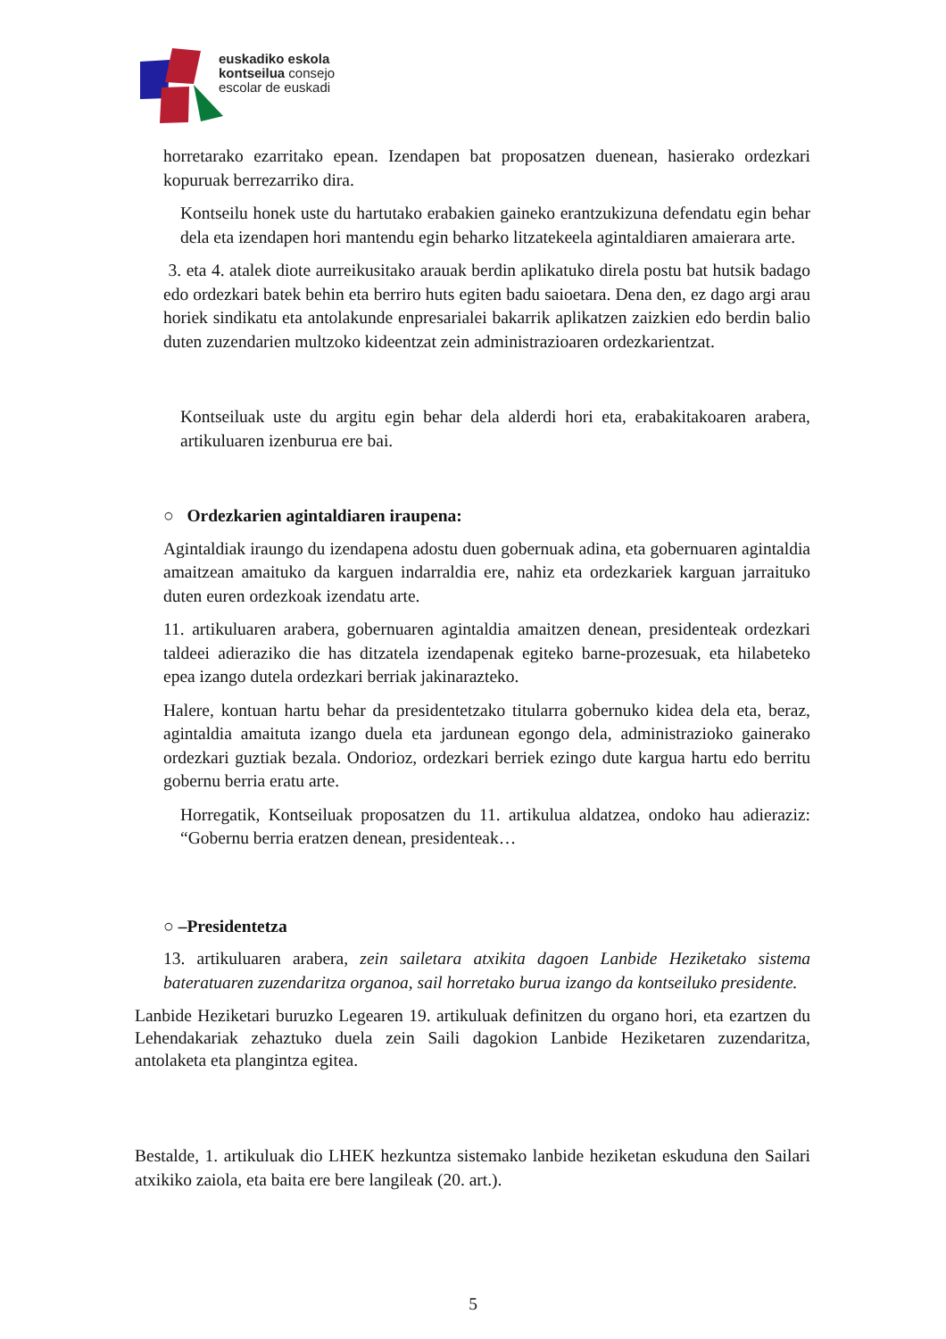euskadiko eskola
kontseilua consejo
escolar de euskadi
horretarako ezarritako epean. Izendapen bat proposatzen duenean, hasierako ordezkari kopuruak berrezarriko dira.
Kontseilu honek uste du hartutako erabakien gaineko erantzukizuna defendatu egin behar dela eta izendapen hori mantendu egin beharko litzatekeela agintaldiaren amaierara arte.
3. eta 4. atalek diote aurreikusitako arauak berdin aplikatuko direla postu bat hutsik badago edo ordezkari batek behin eta berriro huts egiten badu saioetara. Dena den, ez dago argi arau horiek sindikatu eta antolakunde enpresarialei bakarrik aplikatzen zaizkien edo berdin balio duten zuzendarien multzoko kideentzat zein administrazioaren ordezkarientzat.
Kontseiluak uste du argitu egin behar dela alderdi hori eta, erabakitakoaren arabera, artikuluaren izenburua ere bai.
○ Ordezkarien agintaldiaren iraupena:
Agintaldiak iraungo du izendapena adostu duen gobernuak adina, eta gobernuaren agintaldia amaitzean amaituko da karguen indarraldia ere, nahiz eta ordezkariek karguan jarraituko duten euren ordezkoak izendatu arte.
11. artikuluaren arabera, gobernuaren agintaldia amaitzen denean, presidenteak ordezkari taldeei adieraziko die has ditzatela izendapenak egiteko barne-prozesuak, eta hilabeteko epea izango dutela ordezkari berriak jakinarazteko.
Halere, kontuan hartu behar da presidentetzako titularra gobernuko kidea dela eta, beraz, agintaldia amaituta izango duela eta jardunean egongo dela, administrazioko gainerako ordezkari guztiak bezala. Ondorioz, ordezkari berriek ezingo dute kargua hartu edo berritu gobernu berria eratu arte.
Horregatik, Kontseiluak proposatzen du 11. artikulua aldatzea, ondoko hau adieraziz: “Gobernu berria eratzen denean, presidenteak…
○ –Presidentetza
13. artikuluaren arabera, zein sailetara atxikita dagoen Lanbide Heziketako sistema bateratuaren zuzendaritza organoa, sail horretako burua izango da kontseiluko presidente.
Lanbide Heziketari buruzko Legearen 19. artikuluak definitzen du organo hori, eta ezartzen du Lehendakariak zehaztuko duela zein Saili dagokion Lanbide Heziketaren zuzendaritza, antolaketa eta plangintza egitea.
Bestalde, 1. artikuluak dio LHEK hezkuntza sistemako lanbide heziketan eskuduna den Sailari atxikiko zaiola, eta baita ere bere langileak (20. art.).
5